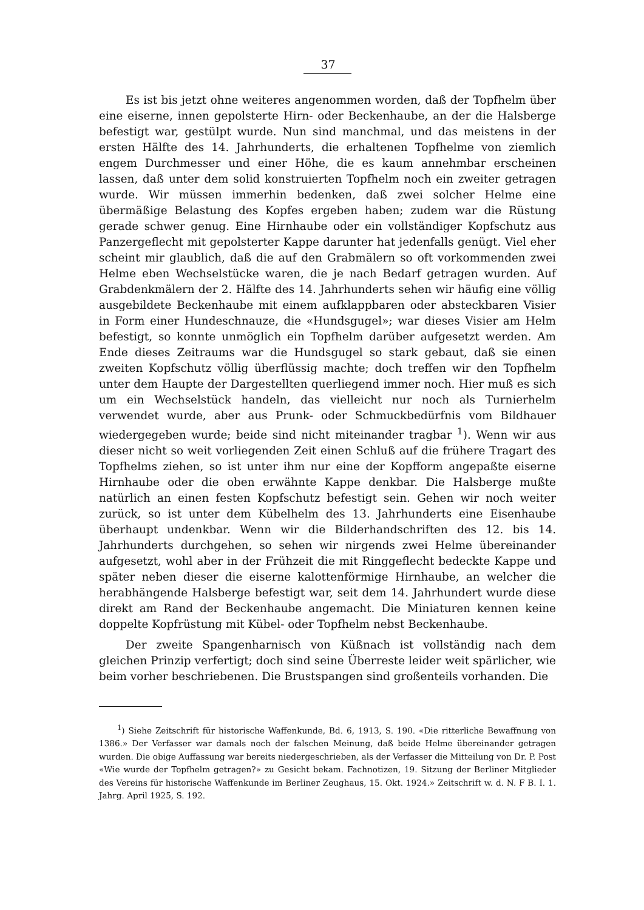37
Es ist bis jetzt ohne weiteres angenommen worden, daß der Topfhelm über eine eiserne, innen gepolsterte Hirn- oder Beckenhaube, an der die Halsberge befestigt war, gestülpt wurde. Nun sind manchmal, und das meistens in der ersten Hälfte des 14. Jahrhunderts, die erhaltenen Topfhelme von ziemlich engem Durchmesser und einer Höhe, die es kaum annehmbar erscheinen lassen, daß unter dem solid konstruierten Topfhelm noch ein zweiter getragen wurde. Wir müssen immerhin bedenken, daß zwei solcher Helme eine übermäßige Belastung des Kopfes ergeben haben; zudem war die Rüstung gerade schwer genug. Eine Hirnhaube oder ein vollständiger Kopfschutz aus Panzergeflecht mit gepolsterter Kappe darunter hat jedenfalls genügt. Viel eher scheint mir glaublich, daß die auf den Grabmälern so oft vorkommenden zwei Helme eben Wechselstücke waren, die je nach Bedarf getragen wurden. Auf Grabdenkmälern der 2. Hälfte des 14. Jahrhunderts sehen wir häufig eine völlig ausgebildete Beckenhaube mit einem aufklappbaren oder absteckbaren Visier in Form einer Hundeschnauze, die «Hundsgugel»; war dieses Visier am Helm befestigt, so konnte unmöglich ein Topfhelm darüber aufgesetzt werden. Am Ende dieses Zeitraums war die Hundsgugel so stark gebaut, daß sie einen zweiten Kopfschutz völlig überflüssig machte; doch treffen wir den Topfhelm unter dem Haupte der Dargestellten querliegend immer noch. Hier muß es sich um ein Wechselstück handeln, das vielleicht nur noch als Turnierhelm verwendet wurde, aber aus Prunk- oder Schmuckbedürfnis vom Bildhauer wiedergegeben wurde; beide sind nicht miteinander tragbar <sup>1</sup>). Wenn wir aus dieser nicht so weit vorliegenden Zeit einen Schluß auf die frühere Tragart des Topfhelms ziehen, so ist unter ihm nur eine der Kopfform angepaßte eiserne Hirnhaube oder die oben erwähnte Kappe denkbar. Die Halsberge mußte natürlich an einen festen Kopfschutz befestigt sein. Gehen wir noch weiter zurück, so ist unter dem Kübelhelm des 13. Jahrhunderts eine Eisenhaube überhaupt undenkbar. Wenn wir die Bilderhandschriften des 12. bis 14. Jahrhunderts durchgehen, so sehen wir nirgends zwei Helme übereinander aufgesetzt, wohl aber in der Frühzeit die mit Ringgeflecht bedeckte Kappe und später neben dieser die eiserne kalottenförmige Hirnhaube, an welcher die herabhängende Halsberge befestigt war, seit dem 14. Jahrhundert wurde diese direkt am Rand der Beckenhaube angemacht. Die Miniaturen kennen keine doppelte Kopfrüstung mit Kübel- oder Topfhelm nebst Beckenhaube.
Der zweite Spangenharnisch von Küßnach ist vollständig nach dem gleichen Prinzip verfertigt; doch sind seine Überreste leider weit spärlicher, wie beim vorher beschriebenen. Die Brustspangen sind großenteils vorhanden. Die
<sup>1</sup>) Siehe Zeitschrift für historische Waffenkunde, Bd. 6, 1913, S. 190. «Die ritterliche Bewaffnung von 1386.» Der Verfasser war damals noch der falschen Meinung, daß beide Helme übereinander getragen wurden. Die obige Auffassung war bereits niedergeschrieben, als der Verfasser die Mitteilung von Dr. P. Post «Wie wurde der Topfhelm getragen?» zu Gesicht bekam. Fachnotizen, 19. Sitzung der Berliner Mitglieder des Vereins für historische Waffenkunde im Berliner Zeughaus, 15. Okt. 1924.» Zeitschrift w. d. N. F B. I. 1. Jahrg. April 1925, S. 192.